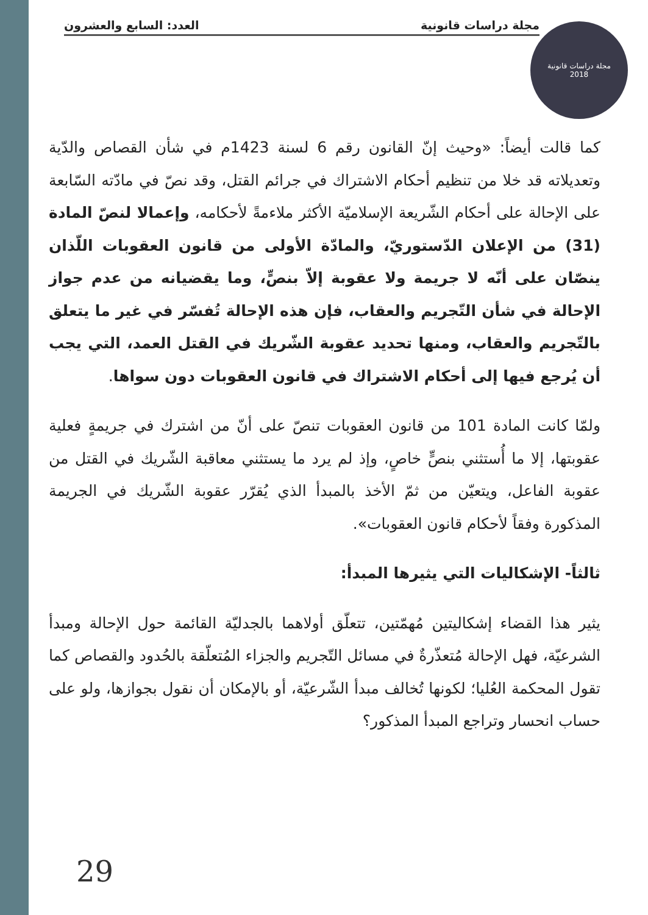مجلة دراسات قانونية العدد: السابع والعشرون
مجلة دراسات قانونية
2018
كما قالت أيضاً: «وحيث إنّ القانون رقم 6 لسنة 1423م في شأن القصاص والدّية وتعديلاته قد خلا من تنظيم أحكام الاشتراك في جرائم القتل، وقد نصّ في مادّته السّابعة على الإحالة على أحكام الشّريعة الإسلاميّة الأكثر ملاءمةً لأحكامه، وإعمالا لنصّ المادة (31) من الإعلان الدّستوريّ، والمادّة الأولى من قانون العقوبات اللّذان ينصّان على أنّه لا جريمة ولا عقوبة إلاّ بنصٍّ، وما يقضيانه من عدم جواز الإحالة في شأن التّجريم والعقاب، فإن هذه الإحالة تُفسّر في غير ما يتعلق بالتّجريم والعقاب، ومنها تحديد عقوبة الشّريك في القتل العمد، التي يجب أن يُرجع فيها إلى أحكام الاشتراك في قانون العقوبات دون سواها.
ولمّا كانت المادة 101 من قانون العقوبات تنصّ على أنّ من اشترك في جريمةٍ فعلية عقوبتها، إلا ما أُستثني بنصٍّ خاصٍ، وإذ لم يرد ما يستثني معاقبة الشّريك في القتل من عقوبة الفاعل، ويتعيّن من ثمّ الأخذ بالمبدأ الذي يُقرّر عقوبة الشّريك في الجريمة المذكورة وفقاً لأحكام قانون العقوبات».
ثالثاً- الإشكاليات التي يثيرها المبدأ:
يثير هذا القضاء إشكاليتين مُهمّتين، تتعلّق أولاهما بالجدليّة القائمة حول الإحالة ومبدأ الشرعيّة، فهل الإحالة مُتعذّرةٌ في مسائل التّجريم والجزاء المُتعلّقة بالحُدود والقصاص كما تقول المحكمة العُليا؛ لكونها تُخالف مبدأ الشّرعيّة، أو بالإمكان أن نقول بجوازها، ولو على حساب انحسار وتراجع المبدأ المذكور؟
29